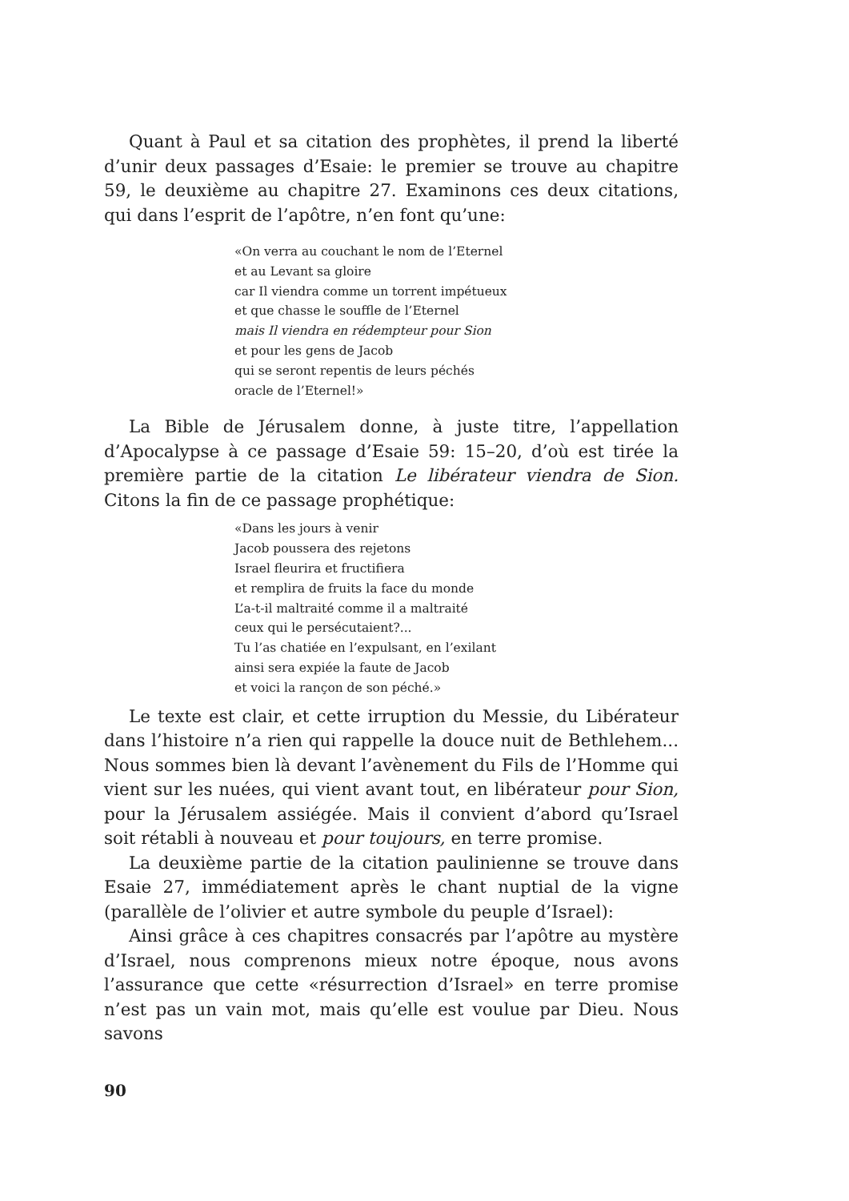Quant à Paul et sa citation des prophètes, il prend la liberté d’unir deux passages d’Esaie: le premier se trouve au chapitre 59, le deuxième au chapitre 27. Examinons ces deux citations, qui dans l’esprit de l’apôtre, n’en font qu’une:
«On verra au couchant le nom de l’Eternel
et au Levant sa gloire
car Il viendra comme un torrent impétueux
et que chasse le souffle de l’Eternel
mais Il viendra en rédempteur pour Sion
et pour les gens de Jacob
qui se seront repentis de leurs péchés
oracle de l’Eternel!»
La Bible de Jérusalem donne, à juste titre, l’appellation d’Apocalypse à ce passage d’Esaie 59: 15–20, d’où est tirée la première partie de la citation Le libérateur viendra de Sion. Citons la fin de ce passage prophétique:
«Dans les jours à venir
Jacob poussera des rejetons
Israel fleurira et fructifiera
et remplira de fruits la face du monde
L’a-t-il maltraité comme il a maltraité
ceux qui le persécutaient?...
Tu l’as chatiée en l’expulsant, en l’exilant
ainsi sera expiée la faute de Jacob
et voici la rançon de son péché.»
Le texte est clair, et cette irruption du Messie, du Libérateur dans l’histoire n’a rien qui rappelle la douce nuit de Bethlehem... Nous sommes bien là devant l’avènement du Fils de l’Homme qui vient sur les nuées, qui vient avant tout, en libérateur pour Sion, pour la Jérusalem assiégée. Mais il convient d’abord qu’Israel soit rétabli à nouveau et pour toujours, en terre promise.
La deuxième partie de la citation paulinienne se trouve dans Esaie 27, immédiatement après le chant nuptial de la vigne (parallèle de l’olivier et autre symbole du peuple d’Israel):
Ainsi grâce à ces chapitres consacrés par l’apôtre au mystère d’Israel, nous comprenons mieux notre époque, nous avons l’assurance que cette «résurrection d’Israel» en terre promise n’est pas un vain mot, mais qu’elle est voulue par Dieu. Nous savons
90